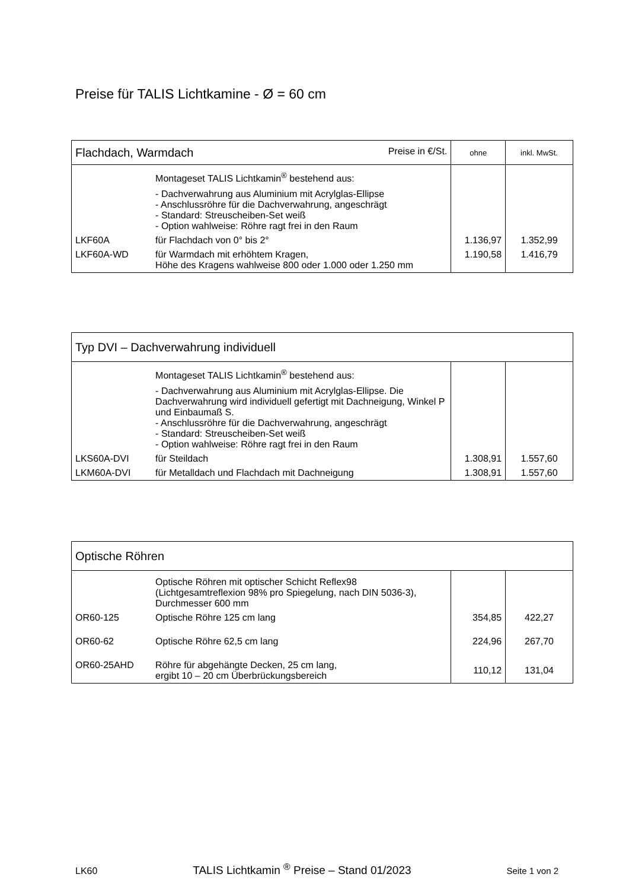Preise für TALIS Lichtkamine - Ø = 60 cm
| Flachdach, Warmdach Preise in €/St. | | ohne | inkl. MwSt. |
| --- | --- | --- | --- |
| | Montageset TALIS Lichtkamin<sup>®</sup> bestehend aus: - Dachverwahrung aus Aluminium mit Acrylglas-Ellipse - Anschlussröhre für die Dachverwahrung, angeschrägt - Standard: Streuscheiben-Set weiß - Option wahlweise: Röhre ragt frei in den Raum | | |
| LKF60A | für Flachdach von 0° bis 2° | 1.136,97 | 1.352,99 |
| LKF60A-WD | für Warmdach mit erhöhtem Kragen, Höhe des Kragens wahlweise 800 oder 1.000 oder 1.250 mm | 1.190,58 | 1.416,79 |
| Typ DVI – Dachverwahrung individuell | | | |
| --- | --- | --- | --- |
| | Montageset TALIS Lichtkamin<sup>®</sup> bestehend aus: - Dachverwahrung aus Aluminium mit Acrylglas-Ellipse. Die Dachverwahrung wird individuell gefertigt mit Dachneigung, Winkel P und Einbaumaß S. - Anschlussröhre für die Dachverwahrung, angeschrägt - Standard: Streuscheiben-Set weiß - Option wahlweise: Röhre ragt frei in den Raum | | |
| LKS60A-DVI | für Steildach | 1.308,91 | 1.557,60 |
| LKM60A-DVI | für Metalldach und Flachdach mit Dachneigung | 1.308,91 | 1.557,60 |
| Optische Röhren | | | |
| --- | --- | --- | --- |
| | Optische Röhren mit optischer Schicht Reflex98 (Lichtgesamtreflexion 98% pro Spiegelung, nach DIN 5036-3), Durchmesser 600 mm | | |
| OR60-125 | Optische Röhre 125 cm lang | 354,85 | 422,27 |
| OR60-62 | Optische Röhre 62,5 cm lang | 224,96 | 267,70 |
| OR60-25AHD | Röhre für abgehängte Decken, 25 cm lang, ergibt 10 – 20 cm Überbrückungsbereich | 110,12 | 131,04 |
LK60 TALIS Lichtkamin <sup>®</sup> Preise – Stand 01/2023 Seite 1 von 2